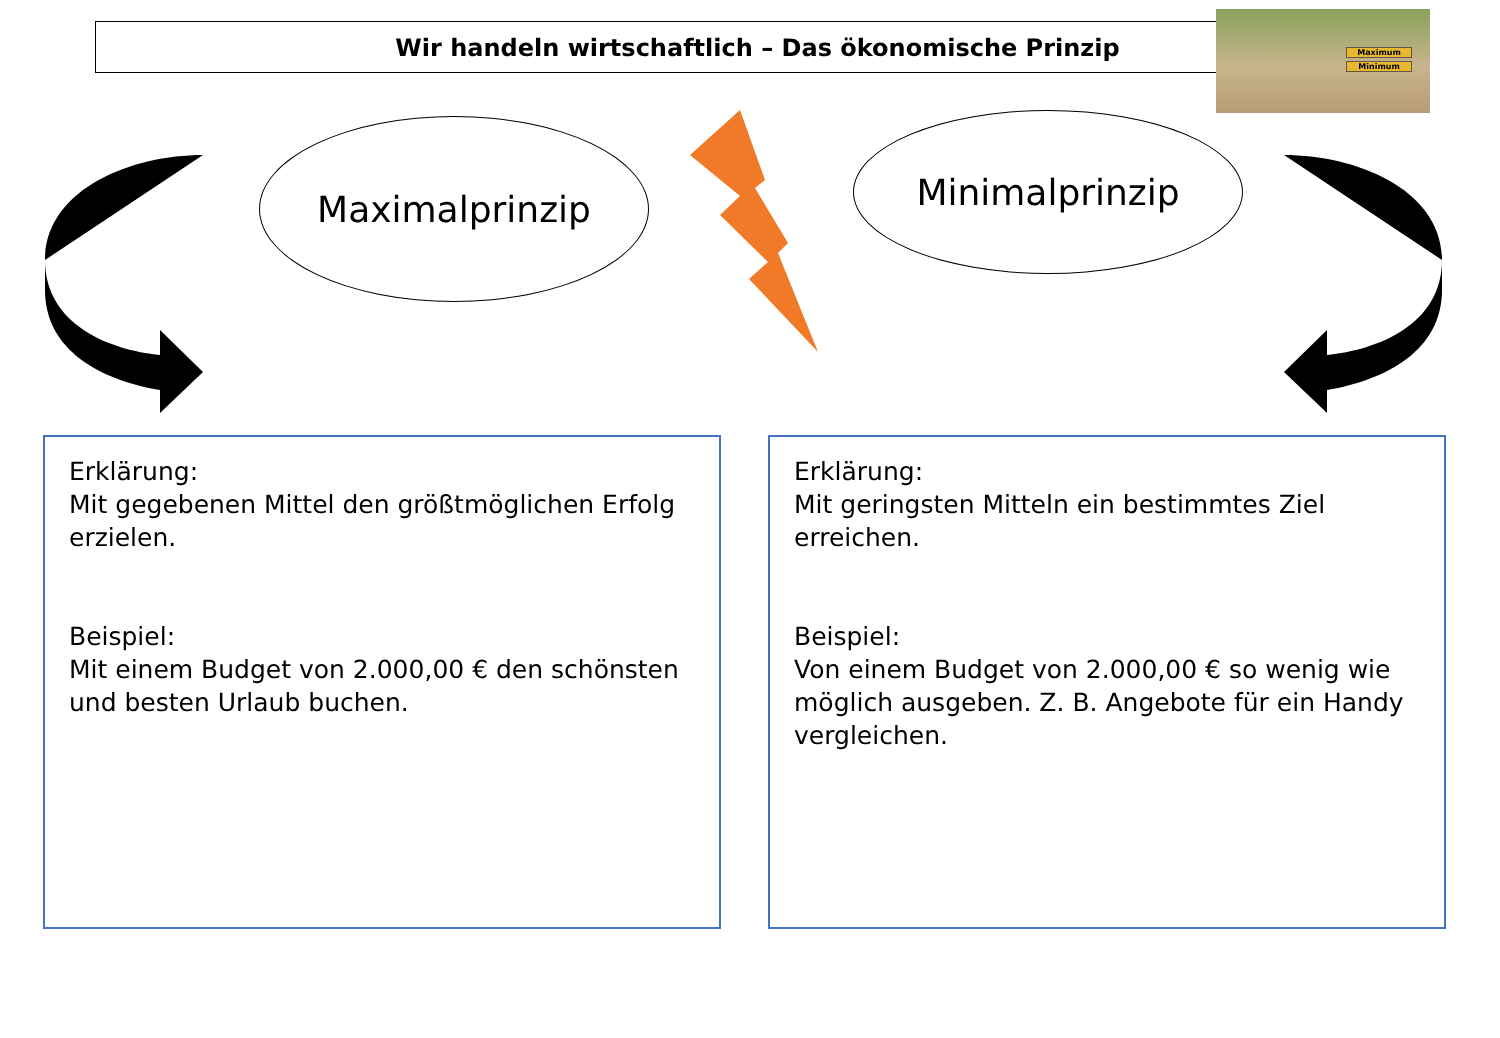Wir handeln wirtschaftlich – Das ökonomische Prinzip
Maximum
Minimum
Maximalprinzip Minimalprinzip
Erklärung:
Mit gegebenen Mittel den größtmöglichen Erfolg erzielen.
Beispiel:
Mit einem Budget von 2.000,00 € den schönsten und besten Urlaub buchen.
Erklärung:
Mit geringsten Mitteln ein bestimmtes Ziel erreichen.
Beispiel:
Von einem Budget von 2.000,00 € so wenig wie möglich ausgeben. Z. B. Angebote für ein Handy vergleichen.